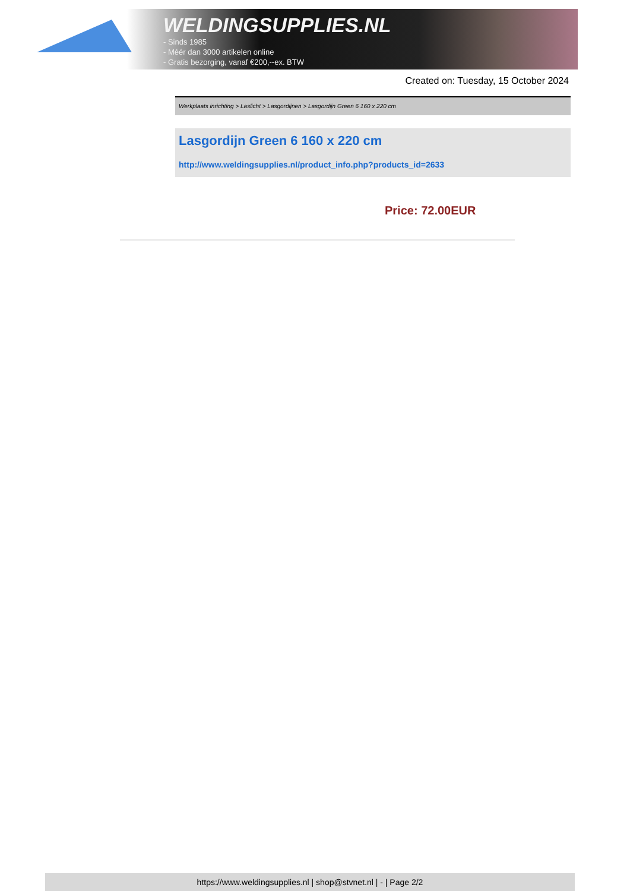WELDINGSUPPLIES.NL
- Sinds 1985
- Méér dan 3000 artikelen online
- Gratis bezorging, vanaf €200,--ex. BTW
Created on: Tuesday, 15 October 2024
Werkplaats inrichting > Laslicht > Lasgordijnen > Lasgordijn Green 6 160 x 220 cm
Lasgordijn Green 6 160 x 220 cm
http://www.weldingsupplies.nl/product_info.php?products_id=2633
Price: 72.00EUR
https://www.weldingsupplies.nl | shop@stvnet.nl | - | Page 2/2